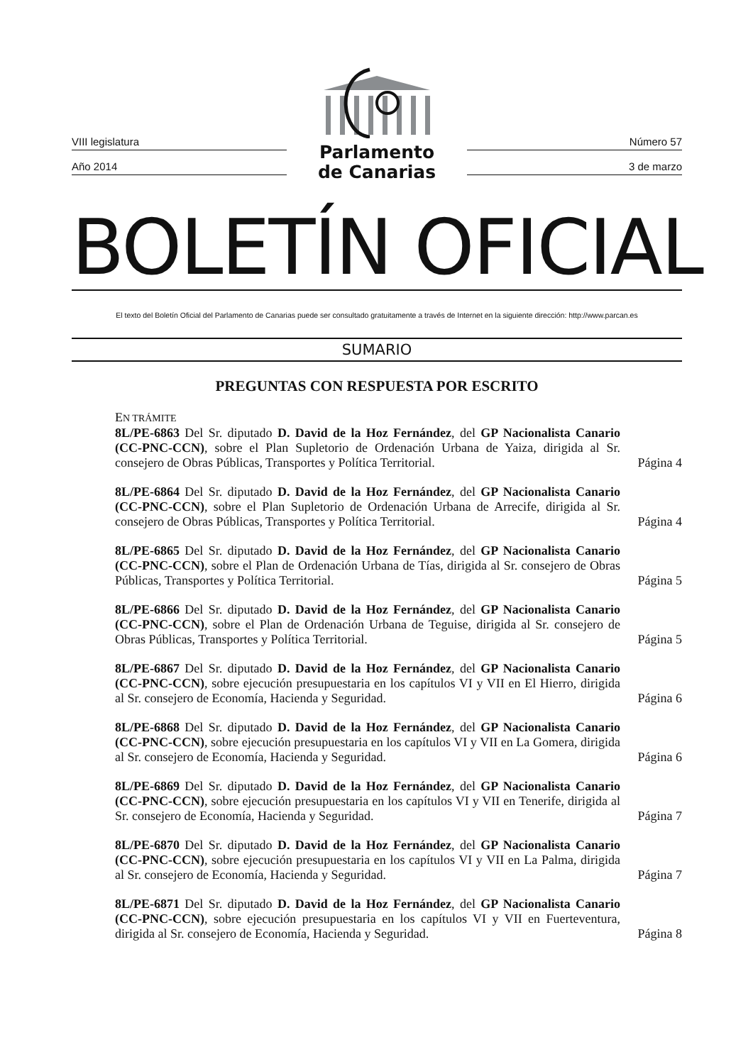VIII legislatura
Año 2014
Parlamento
de Canarias
Número 57
3 de marzo
BOLETÍN OFICIAL
El texto del Boletín Oficial del Parlamento de Canarias puede ser consultado gratuitamente a través de Internet en la siguiente dirección: http://www.parcan.es
SUMARIO
PREGUNTAS CON RESPUESTA POR ESCRITO
EN TRÁMITE
8L/PE-6863 Del Sr. diputado D. David de la Hoz Fernández, del GP Nacionalista Canario (CC-PNC-CCN), sobre el Plan Supletorio de Ordenación Urbana de Yaiza, dirigida al Sr. consejero de Obras Públicas, Transportes y Política Territorial.
Página 4
8L/PE-6864 Del Sr. diputado D. David de la Hoz Fernández, del GP Nacionalista Canario (CC-PNC-CCN), sobre el Plan Supletorio de Ordenación Urbana de Arrecife, dirigida al Sr. consejero de Obras Públicas, Transportes y Política Territorial.
Página 4
8L/PE-6865 Del Sr. diputado D. David de la Hoz Fernández, del GP Nacionalista Canario (CC-PNC-CCN), sobre el Plan de Ordenación Urbana de Tías, dirigida al Sr. consejero de Obras Públicas, Transportes y Política Territorial.
Página 5
8L/PE-6866 Del Sr. diputado D. David de la Hoz Fernández, del GP Nacionalista Canario (CC-PNC-CCN), sobre el Plan de Ordenación Urbana de Teguise, dirigida al Sr. consejero de Obras Públicas, Transportes y Política Territorial.
Página 5
8L/PE-6867 Del Sr. diputado D. David de la Hoz Fernández, del GP Nacionalista Canario (CC-PNC-CCN), sobre ejecución presupuestaria en los capítulos VI y VII en El Hierro, dirigida al Sr. consejero de Economía, Hacienda y Seguridad.
Página 6
8L/PE-6868 Del Sr. diputado D. David de la Hoz Fernández, del GP Nacionalista Canario (CC-PNC-CCN), sobre ejecución presupuestaria en los capítulos VI y VII en La Gomera, dirigida al Sr. consejero de Economía, Hacienda y Seguridad.
Página 6
8L/PE-6869 Del Sr. diputado D. David de la Hoz Fernández, del GP Nacionalista Canario (CC-PNC-CCN), sobre ejecución presupuestaria en los capítulos VI y VII en Tenerife, dirigida al Sr. consejero de Economía, Hacienda y Seguridad.
Página 7
8L/PE-6870 Del Sr. diputado D. David de la Hoz Fernández, del GP Nacionalista Canario (CC-PNC-CCN), sobre ejecución presupuestaria en los capítulos VI y VII en La Palma, dirigida al Sr. consejero de Economía, Hacienda y Seguridad.
Página 7
8L/PE-6871 Del Sr. diputado D. David de la Hoz Fernández, del GP Nacionalista Canario (CC-PNC-CCN), sobre ejecución presupuestaria en los capítulos VI y VII en Fuerteventura, dirigida al Sr. consejero de Economía, Hacienda y Seguridad.
Página 8